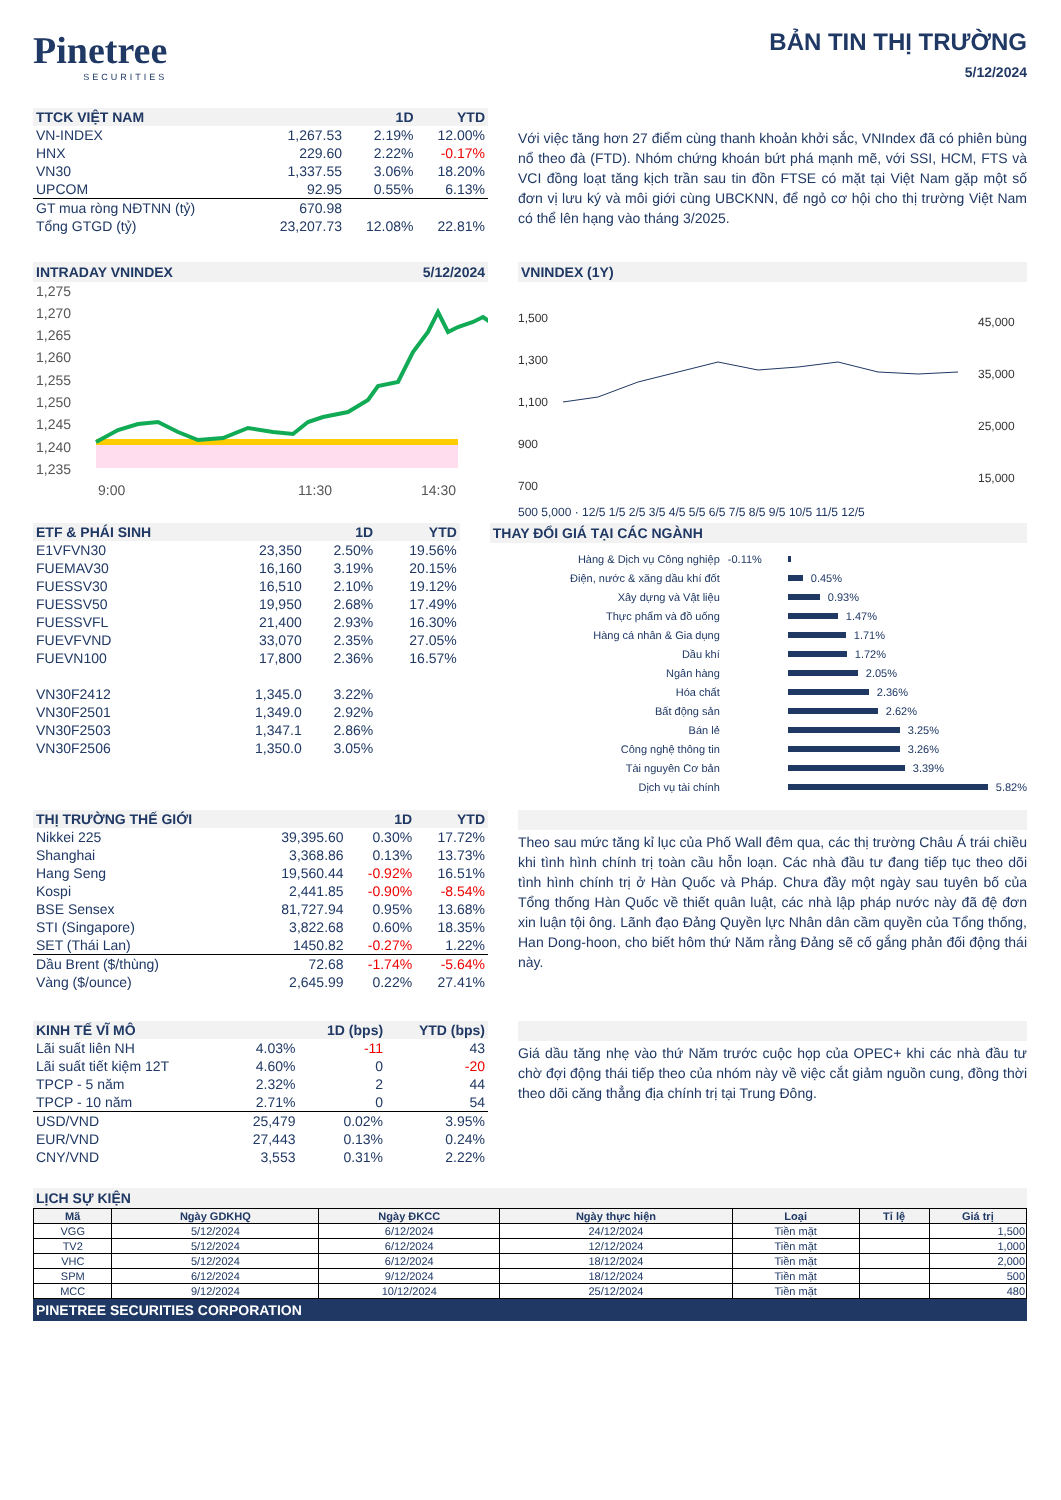Pinetree
SECURITIES
BẢN TIN THỊ TRƯỜNG
5/12/2024
| TTCK VIỆT NAM | | 1D | YTD |
| --- | --- | --- | --- |
| VN-INDEX | 1,267.53 | 2.19% | 12.00% |
| HNX | 229.60 | 2.22% | -0.17% |
| VN30 | 1,337.55 | 3.06% | 18.20% |
| UPCOM | 92.95 | 0.55% | 6.13% |
| GT mua ròng NĐTNN (tỷ) | 670.98 | | |
| Tổng GTGD (tỷ) | 23,207.73 | 12.08% | 22.81% |
Với việc tăng hơn 27 điểm cùng thanh khoản khởi sắc, VNIndex đã có phiên bùng nổ theo đà (FTD). Nhóm chứng khoán bứt phá mạnh mẽ, với SSI, HCM, FTS và VCI đồng loạt tăng kịch trần sau tin đồn FTSE có mặt tại Việt Nam gặp một số đơn vị lưu ký và môi giới cùng UBCKNN, để ngỏ cơ hội cho thị trường Việt Nam có thể lên hạng vào tháng 3/2025.
INTRADAY VNINDEX 5/12/2024
1,275
1,270
1,265
1,260
1,255
1,250
1,245
1,240
1,235
9:00
11:30
14:30
VNINDEX (1Y)
1,500
1,300
1,100
900
700
45,000
35,000
25,000
15,000
500 5,000 · 12/5 1/5 2/5 3/5 4/5 5/5 6/5 7/5 8/5 9/5 10/5 11/5 12/5
| ETF & PHÁI SINH | | 1D | YTD |
| --- | --- | --- | --- |
| E1VFVN30 | 23,350 | 2.50% | 19.56% |
| FUEMAV30 | 16,160 | 3.19% | 20.15% |
| FUESSV30 | 16,510 | 2.10% | 19.12% |
| FUESSV50 | 19,950 | 2.68% | 17.49% |
| FUESSVFL | 21,400 | 2.93% | 16.30% |
| FUEVFVND | 33,070 | 2.35% | 27.05% |
| FUEVN100 | 17,800 | 2.36% | 16.57% |
| VN30F2412 | 1,345.0 | 3.22% | |
| VN30F2501 | 1,349.0 | 2.92% | |
| VN30F2503 | 1,347.1 | 2.86% | |
| VN30F2506 | 1,350.0 | 3.05% | |
THAY ĐỔI GIÁ TẠI CÁC NGÀNH
Hàng & Dịch vụ Công nghiệp -0.11%
Điện, nước & xăng dầu khí đốt 0.45%
Xây dựng và Vật liệu 0.93%
Thực phẩm và đồ uống 1.47%
Hàng cá nhân & Gia dụng 1.71%
Dầu khí 1.72%
Ngân hàng 2.05%
Hóa chất 2.36%
Bất động sản 2.62%
Bán lẻ 3.25%
Công nghệ thông tin 3.26%
Tài nguyên Cơ bản 3.39%
Dịch vụ tài chính 5.82%
| THỊ TRƯỜNG THẾ GIỚI | | 1D | YTD |
| --- | --- | --- | --- |
| Nikkei 225 | 39,395.60 | 0.30% | 17.72% |
| Shanghai | 3,368.86 | 0.13% | 13.73% |
| Hang Seng | 19,560.44 | -0.92% | 16.51% |
| Kospi | 2,441.85 | -0.90% | -8.54% |
| BSE Sensex | 81,727.94 | 0.95% | 13.68% |
| STI (Singapore) | 3,822.68 | 0.60% | 18.35% |
| SET (Thái Lan) | 1450.82 | -0.27% | 1.22% |
| Dầu Brent ($/thùng) | 72.68 | -1.74% | -5.64% |
| Vàng ($/ounce) | 2,645.99 | 0.22% | 27.41% |
Theo sau mức tăng kỉ lục của Phố Wall đêm qua, các thị trường Châu Á trái chiều khi tình hình chính trị toàn cầu hỗn loạn. Các nhà đầu tư đang tiếp tục theo dõi tình hình chính trị ở Hàn Quốc và Pháp. Chưa đầy một ngày sau tuyên bố của Tổng thống Hàn Quốc về thiết quân luật, các nhà lập pháp nước này đã đệ đơn xin luận tội ông. Lãnh đạo Đảng Quyền lực Nhân dân cầm quyền của Tổng thống, Han Dong-hoon, cho biết hôm thứ Năm rằng Đảng sẽ cố gắng phản đối động thái này.
| KINH TẾ VĨ MÔ | | 1D (bps) | YTD (bps) |
| --- | --- | --- | --- |
| Lãi suất liên NH | 4.03% | -11 | 43 |
| Lãi suất tiết kiệm 12T | 4.60% | 0 | -20 |
| TPCP - 5 năm | 2.32% | 2 | 44 |
| TPCP - 10 năm | 2.71% | 0 | 54 |
| USD/VND | 25,479 | 0.02% | 3.95% |
| EUR/VND | 27,443 | 0.13% | 0.24% |
| CNY/VND | 3,553 | 0.31% | 2.22% |
Giá dầu tăng nhẹ vào thứ Năm trước cuộc họp của OPEC+ khi các nhà đầu tư chờ đợi động thái tiếp theo của nhóm này về việc cắt giảm nguồn cung, đồng thời theo dõi căng thẳng địa chính trị tại Trung Đông.
LỊCH SỰ KIỆN
| Mã | Ngày GDKHQ | Ngày ĐKCC | Ngày thực hiện | Loại | Tỉ lệ | Giá trị |
| --- | --- | --- | --- | --- | --- | --- |
| VGG | 5/12/2024 | 6/12/2024 | 24/12/2024 | Tiền mặt | | 1,500 |
| TV2 | 5/12/2024 | 6/12/2024 | 12/12/2024 | Tiền mặt | | 1,000 |
| VHC | 5/12/2024 | 6/12/2024 | 18/12/2024 | Tiền mặt | | 2,000 |
| SPM | 6/12/2024 | 9/12/2024 | 18/12/2024 | Tiền mặt | | 500 |
| MCC | 9/12/2024 | 10/12/2024 | 25/12/2024 | Tiền mặt | | 480 |
PINETREE SECURITIES CORPORATION